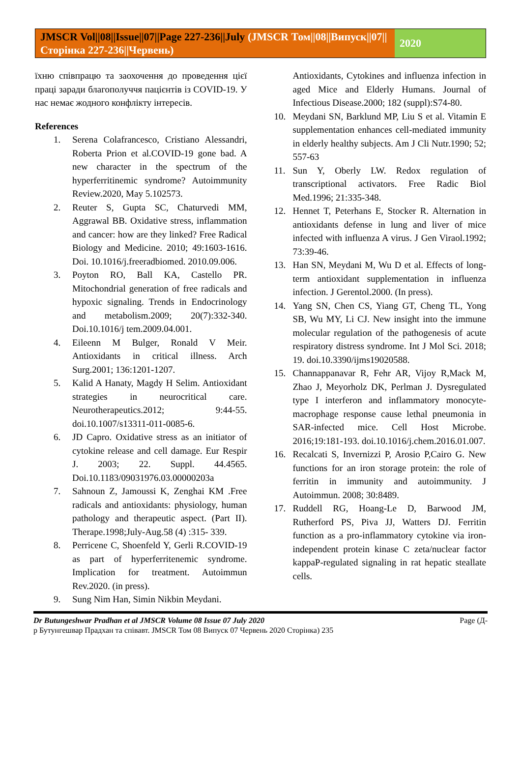JMSCR Vol||08||Issue||07||Page 227-236||July (JMSCR Том||08||Випуск||07||Сторінка 227-236||Червень)
2020
їхню співпрацю та заохочення до проведення цієї праці заради благополуччя пацієнтів із COVID-19. У нас немає жодного конфлікту інтересів.
References
1. Serena Colafrancesco, Cristiano Alessandri, Roberta Prion et al.COVID-19 gone bad. A new character in the spectrum of the hyperferritinemic syndrome? Autoimmunity Review.2020, May 5.102573.
2. Reuter S, Gupta SC, Chaturvedi MM, Aggrawal BB. Oxidative stress, inflammation and cancer: how are they linked? Free Radical Biology and Medicine. 2010; 49:1603-1616. Doi. 10.1016/j.freeradbiomed. 2010.09.006.
3. Poyton RO, Ball KA, Castello PR. Mitochondrial generation of free radicals and hypoxic signaling. Trends in Endocrinology and metabolism.2009; 20(7):332-340. Doi.10.1016/j tem.2009.04.001.
4. Eileenn M Bulger, Ronald V Meir. Antioxidants in critical illness. Arch Surg.2001; 136:1201-1207.
5. Kalid A Hanaty, Magdy H Selim. Antioxidant strategies in neurocritical care. Neurotherapeutics.2012; 9:44-55. doi.10.1007/s13311-011-0085-6.
6. JD Capro. Oxidative stress as an initiator of cytokine release and cell damage. Eur Respir J. 2003; 22. Suppl. 44.4565. Doi.10.1183/09031976.03.00000203a
7. Sahnoun Z, Jamoussi K, Zenghai KM .Free radicals and antioxidants: physiology, human pathology and therapeutic aspect. (Part II). Therape.1998;July-Aug.58 (4) :315- 339.
8. Perricene C, Shoenfeld Y, Gerli R.COVID-19 as part of hyperferritenemic syndrome. Implication for treatment. Autoimmun Rev.2020. (in press).
9. Sung Nim Han, Simin Nikbin Meydani.
Antioxidants, Cytokines and influenza infection in aged Mice and Elderly Humans. Journal of Infectious Disease.2000; 182 (suppl):S74-80.
10. Meydani SN, Barklund MP, Liu S et al. Vitamin E supplementation enhances cell-mediated immunity in elderly healthy subjects. Am J Cli Nutr.1990; 52; 557-63
11. Sun Y, Oberly LW. Redox regulation of transcriptional activators. Free Radic Biol Med.1996; 21:335-348.
12. Hennet T, Peterhans E, Stocker R. Alternation in antioxidants defense in lung and liver of mice infected with influenza A virus. J Gen Viraol.1992; 73:39-46.
13. Han SN, Meydani M, Wu D et al. Effects of long-term antioxidant supplementation in influenza infection. J Gerentol.2000. (In press).
14. Yang SN, Chen CS, Yiang GT, Cheng TL, Yong SB, Wu MY, Li CJ. New insight into the immune molecular regulation of the pathogenesis of acute respiratory distress syndrome. Int J Mol Sci. 2018; 19. doi.10.3390/ijms19020588.
15. Channappanavar R, Fehr AR, Vijoy R,Mack M, Zhao J, Meyorholz DK, Perlman J. Dysregulated type I interferon and inflammatory monocyte-macrophage response cause lethal pneumonia in SAR-infected mice. Cell Host Microbe. 2016;19:181-193. doi.10.1016/j.chem.2016.01.007.
16. Recalcati S, Invernizzi P, Arosio P,Cairo G. New functions for an iron storage protein: the role of ferritin in immunity and autoimmunity. J Autoimmun. 2008; 30:8489.
17. Ruddell RG, Hoang-Le D, Barwood JM, Rutherford PS, Piva JJ, Watters DJ. Ferritin function as a pro-inflammatory cytokine via iron-independent protein kinase C zeta/nuclear factor kappaP-regulated signaling in rat hepatic steallate cells.
Page (Д- Dr Butungeshwar Pradhan et al JMSCR Volume 08 Issue 07 July 2020
р Бутунгешвар Прадхан та співавт. JMSCR Том 08 Випуск 07 Червень 2020 Сторінка) 235